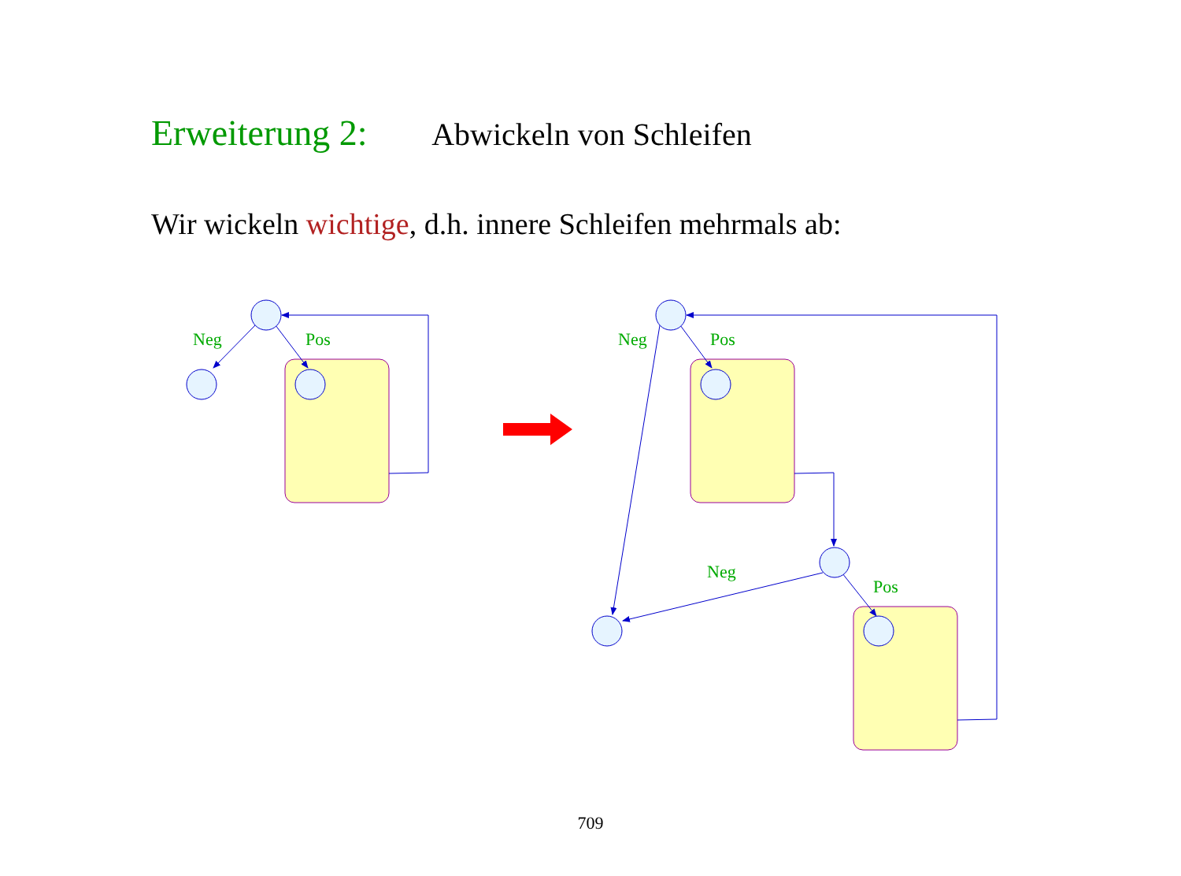Erweiterung 2: Abwickeln von Schleifen
Wir wickeln wichtige, d.h. innere Schleifen mehrmals ab:
Neg
Pos
Neg
Pos
Neg
Pos
709